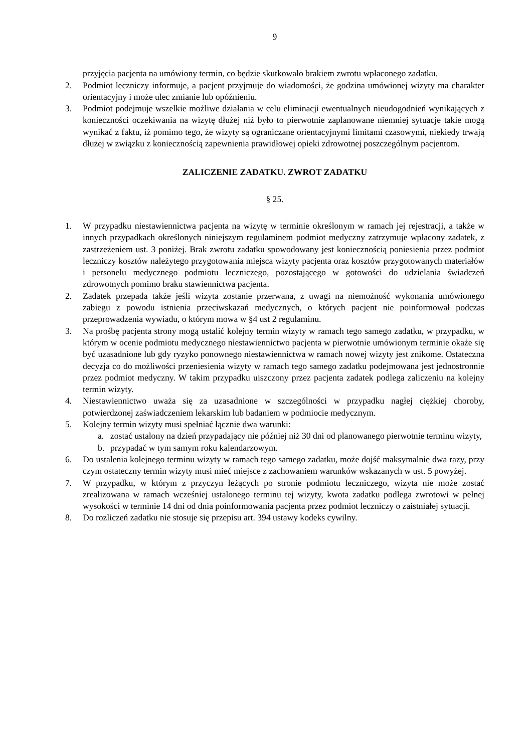9
przyjęcia pacjenta na umówiony termin, co będzie skutkowało brakiem zwrotu wpłaconego zadatku.
2. Podmiot leczniczy informuje, a pacjent przyjmuje do wiadomości, że godzina umówionej wizyty ma charakter orientacyjny i może ulec zmianie lub opóźnieniu.
3. Podmiot podejmuje wszelkie możliwe działania w celu eliminacji ewentualnych nieudogodnień wynikających z konieczności oczekiwania na wizytę dłużej niż było to pierwotnie zaplanowane niemniej sytuacje takie mogą wynikać z faktu, iż pomimo tego, że wizyty są ograniczane orientacyjnymi limitami czasowymi, niekiedy trwają dłużej w związku z koniecznością zapewnienia prawidłowej opieki zdrowotnej poszczególnym pacjentom.
ZALICZENIE ZADATKU. ZWROT ZADATKU
§ 25.
1. W przypadku niestawiennictwa pacjenta na wizytę w terminie określonym w ramach jej rejestracji, a także w innych przypadkach określonych niniejszym regulaminem podmiot medyczny zatrzymuje wpłacony zadatek, z zastrzeżeniem ust. 3 poniżej. Brak zwrotu zadatku spowodowany jest koniecznością poniesienia przez podmiot leczniczy kosztów należytego przygotowania miejsca wizyty pacjenta oraz kosztów przygotowanych materiałów i personelu medycznego podmiotu leczniczego, pozostającego w gotowości do udzielania świadczeń zdrowotnych pomimo braku stawiennictwa pacjenta.
2. Zadatek przepada także jeśli wizyta zostanie przerwana, z uwagi na niemożność wykonania umówionego zabiegu z powodu istnienia przeciwskazań medycznych, o których pacjent nie poinformował podczas przeprowadzenia wywiadu, o którym mowa w §4 ust 2 regulaminu.
3. Na prośbę pacjenta strony mogą ustalić kolejny termin wizyty w ramach tego samego zadatku, w przypadku, w którym w ocenie podmiotu medycznego niestawiennictwo pacjenta w pierwotnie umówionym terminie okaże się być uzasadnione lub gdy ryzyko ponownego niestawiennictwa w ramach nowej wizyty jest znikome. Ostateczna decyzja co do możliwości przeniesienia wizyty w ramach tego samego zadatku podejmowana jest jednostronnie przez podmiot medyczny. W takim przypadku uiszczony przez pacjenta zadatek podlega zaliczeniu na kolejny termin wizyty.
4. Niestawiennictwo uważa się za uzasadnione w szczególności w przypadku nagłej ciężkiej choroby, potwierdzonej zaświadczeniem lekarskim lub badaniem w podmiocie medycznym.
5. Kolejny termin wizyty musi spełniać łącznie dwa warunki:
a. zostać ustalony na dzień przypadający nie później niż 30 dni od planowanego pierwotnie terminu wizyty,
b. przypadać w tym samym roku kalendarzowym.
6. Do ustalenia kolejnego terminu wizyty w ramach tego samego zadatku, może dojść maksymalnie dwa razy, przy czym ostateczny termin wizyty musi mieć miejsce z zachowaniem warunków wskazanych w ust. 5 powyżej.
7. W przypadku, w którym z przyczyn leżących po stronie podmiotu leczniczego, wizyta nie może zostać zrealizowana w ramach wcześniej ustalonego terminu tej wizyty, kwota zadatku podlega zwrotowi w pełnej wysokości w terminie 14 dni od dnia poinformowania pacjenta przez podmiot leczniczy o zaistniałej sytuacji.
8. Do rozliczeń zadatku nie stosuje się przepisu art. 394 ustawy kodeks cywilny.